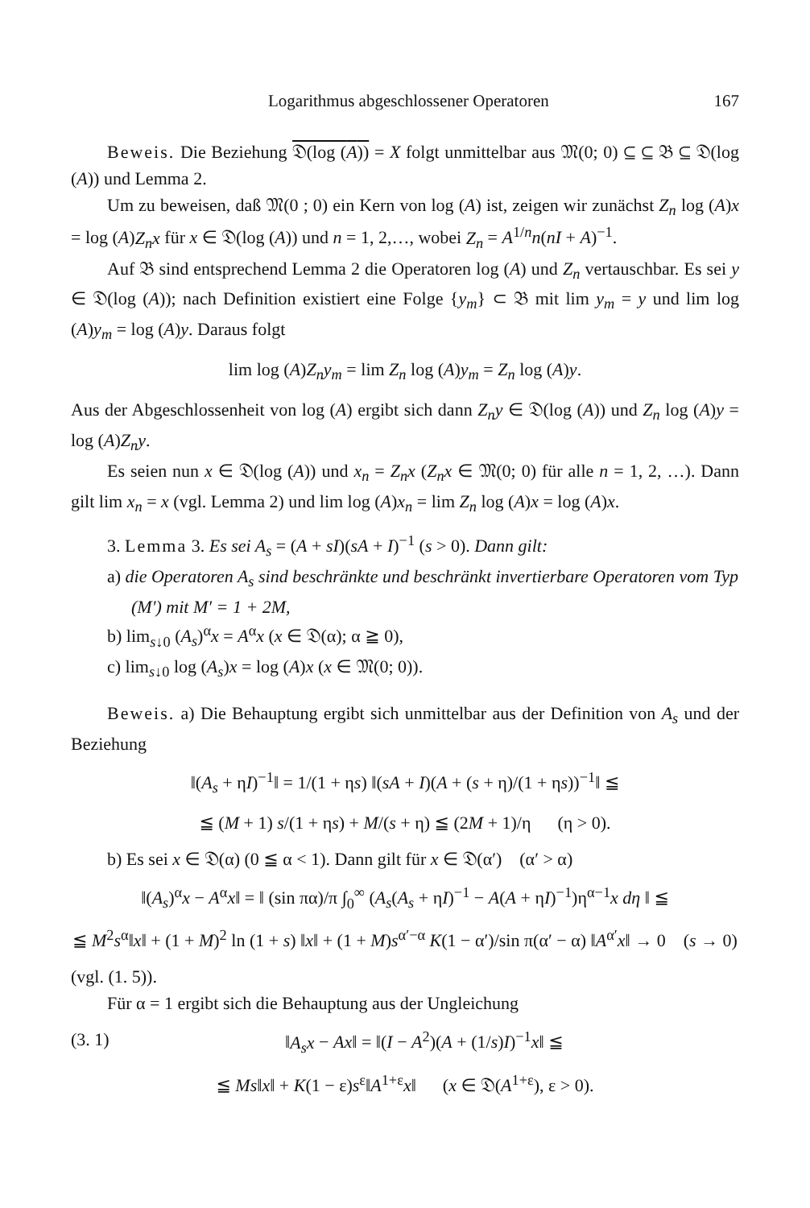Logarithmus abgeschlossener Operatoren 167
Beweis. Die Beziehung 𝔇(log (A)) = X folgt unmittelbar aus 𝔐(0; 0) ⊆ ⊆ 𝔅 ⊆ 𝔇(log (A)) und Lemma 2.
Um zu beweisen, daß 𝔐(0 ; 0) ein Kern von log (A) ist, zeigen wir zunächst Z<sub>n</sub> log (A)x = log (A)Z<sub>n</sub>x für x ∈ 𝔇(log (A)) und n = 1, 2,…, wobei Z<sub>n</sub> = A<sup>1/n</sup>n(nI + A)<sup>−1</sup>.
Auf 𝔅 sind entsprechend Lemma 2 die Operatoren log (A) und Z<sub>n</sub> vertauschbar. Es sei y ∈ 𝔇(log (A)); nach Definition existiert eine Folge {y<sub>m</sub>} ⊂ 𝔅 mit lim y<sub>m</sub> = y und lim log (A)y<sub>m</sub> = log (A)y. Daraus folgt
lim log (A)Z<sub>n</sub>y<sub>m</sub> = lim Z<sub>n</sub> log (A)y<sub>m</sub> = Z<sub>n</sub> log (A)y.
Aus der Abgeschlossenheit von log (A) ergibt sich dann Z<sub>n</sub>y ∈ 𝔇(log (A)) und Z<sub>n</sub> log (A)y = log (A)Z<sub>n</sub>y.
Es seien nun x ∈ 𝔇(log (A)) und x<sub>n</sub> = Z<sub>n</sub>x (Z<sub>n</sub>x ∈ 𝔐(0; 0) für alle n = 1, 2, …). Dann gilt lim x<sub>n</sub> = x (vgl. Lemma 2) und lim log (A)x<sub>n</sub> = lim Z<sub>n</sub> log (A)x = log (A)x.
3. Lemma 3. Es sei A<sub>s</sub> = (A + sI)(sA + I)<sup>−1</sup> (s > 0). Dann gilt:
a) die Operatoren A<sub>s</sub> sind beschränkte und beschränkt invertierbare Operatoren vom Typ (M′) mit M′ = 1 + 2M,
b) lim<sub>s↓0</sub> (A<sub>s</sub>)<sup>α</sup>x = A<sup>α</sup>x (x ∈ 𝔇(α); α ≧ 0),
c) lim<sub>s↓0</sub> log (A<sub>s</sub>)x = log (A)x (x ∈ 𝔐(0; 0)).
Beweis. a) Die Behauptung ergibt sich unmittelbar aus der Definition von A<sub>s</sub> und der Beziehung
‖(A<sub>s</sub> + ηI)<sup>−1</sup>‖ = 1/(1 + ηs) ‖(sA + I)(A + (s + η)/(1 + ηs))<sup>−1</sup>‖ ≦
≦ (M + 1) s/(1 + ηs) + M/(s + η) ≦ (2M + 1)/η (η > 0).
b) Es sei x ∈ 𝔇(α) (0 ≦ α < 1). Dann gilt für x ∈ 𝔇(α′) (α′ > α)
‖(A<sub>s</sub>)<sup>α</sup>x − A<sup>α</sup>x‖ = ‖ (sin πα)/π ∫<sub>0</sub><sup>∞</sup> (A<sub>s</sub>(A<sub>s</sub> + ηI)<sup>−1</sup> − A(A + ηI)<sup>−1</sup>)η<sup>α−1</sup>x dη ‖ ≦
≦ M<sup>2</sup>s<sup>α</sup>‖x‖ + (1 + M)<sup>2</sup> ln (1 + s) ‖x‖ + (1 + M)s<sup>α′−α</sup> K(1 − α′)/sin π(α′ − α) ‖A<sup>α′</sup>x‖ → 0 (s → 0)
(vgl. (1. 5)).
Für α = 1 ergibt sich die Behauptung aus der Ungleichung
(3. 1) ‖A<sub>s</sub>x − Ax‖ = ‖(I − A<sup>2</sup>)(A + (1/s)I)<sup>−1</sup>x‖ ≦
≦ Ms‖x‖ + K(1 − ε)s<sup>ε</sup>‖A<sup>1+ε</sup>x‖ (x ∈ 𝔇(A<sup>1+ε</sup>), ε > 0).